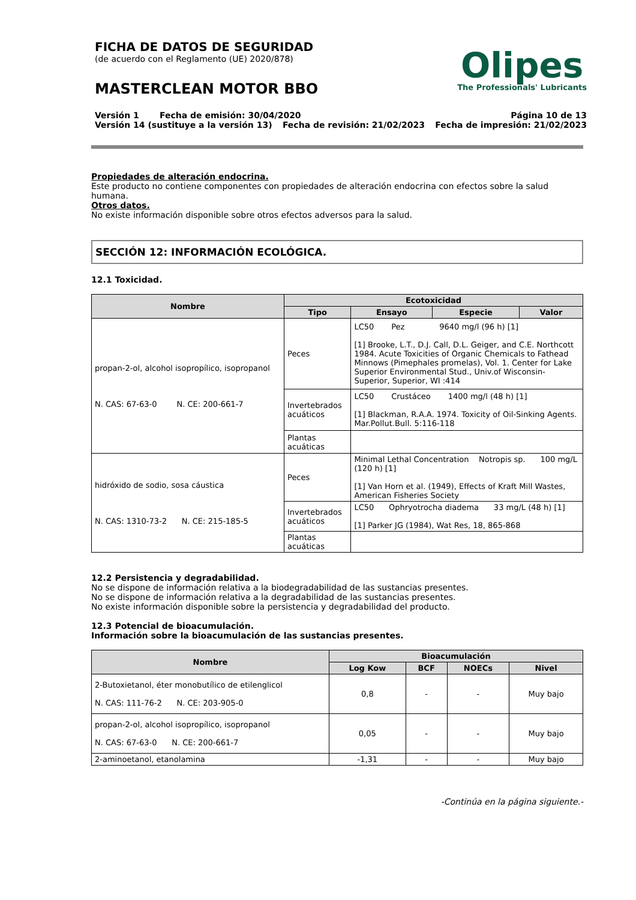FICHA DE DATOS DE SEGURIDAD
(de acuerdo con el Reglamento (UE) 2020/878)
MASTERCLEAN MOTOR BBO
Olipes
The Professionals' Lubricants
Versión 1 Fecha de emisión: 30/04/2020 Página 10 de 13
Versión 14 (sustituye a la versión 13) Fecha de revisión: 21/02/2023 Fecha de impresión: 21/02/2023
Propiedades de alteración endocrina.
Este producto no contiene componentes con propiedades de alteración endocrina con efectos sobre la salud humana.
Otros datos.
No existe información disponible sobre otros efectos adversos para la salud.
SECCIÓN 12: INFORMACIÓN ECOLÓGICA.
12.1 Toxicidad.
| Nombre | Ecotoxicidad | | | |
| --- | --- | --- | --- | --- |
| | Tipo | Ensayo | Especie | Valor |
| propan-2-ol, alcohol isopropílico, isopropanol N. CAS: 67-63-0 N. CE: 200-661-7 | Peces | LC50 Pez 9640 mg/l (96 h) [1] [1] Brooke, L.T., D.J. Call, D.L. Geiger, and C.E. Northcott 1984. Acute Toxicities of Organic Chemicals to Fathead Minnows (Pimephales promelas), Vol. 1. Center for Lake Superior Environmental Stud., Univ.of Wisconsin-Superior, Superior, WI :414 | | |
| | Invertebrados acuáticos | LC50 Crustáceo 1400 mg/l (48 h) [1] [1] Blackman, R.A.A. 1974. Toxicity of Oil-Sinking Agents. Mar.Pollut.Bull. 5:116-118 | | |
| | Plantas acuáticas | | | |
| hidróxido de sodio, sosa cáustica N. CAS: 1310-73-2 N. CE: 215-185-5 | Peces | Minimal Lethal Concentration Notropis sp. 100 mg/L (120 h) [1] [1] Van Horn et al. (1949), Effects of Kraft Mill Wastes, American Fisheries Society | | |
| | Invertebrados acuáticos | LC50 Ophryotrocha diadema 33 mg/L (48 h) [1] [1] Parker JG (1984), Wat Res, 18, 865-868 | | |
| | Plantas acuáticas | | | |
12.2 Persistencia y degradabilidad.
No se dispone de información relativa a la biodegradabilidad de las sustancias presentes.
No se dispone de información relativa a la degradabilidad de las sustancias presentes.
No existe información disponible sobre la persistencia y degradabilidad del producto.
12.3 Potencial de bioacumulación.
Información sobre la bioacumulación de las sustancias presentes.
| Nombre | Bioacumulación | | | |
| --- | --- | --- | --- | --- |
| | Log Kow | BCF | NOECs | Nivel |
| 2-Butoxietanol, éter monobutílico de etilenglicol N. CAS: 111-76-2 N. CE: 203-905-0 | 0,8 | - | - | Muy bajo |
| propan-2-ol, alcohol isopropílico, isopropanol N. CAS: 67-63-0 N. CE: 200-661-7 | 0,05 | - | - | Muy bajo |
| 2-aminoetanol, etanolamina | -1,31 | - | - | Muy bajo |
-Continúa en la página siguiente.-